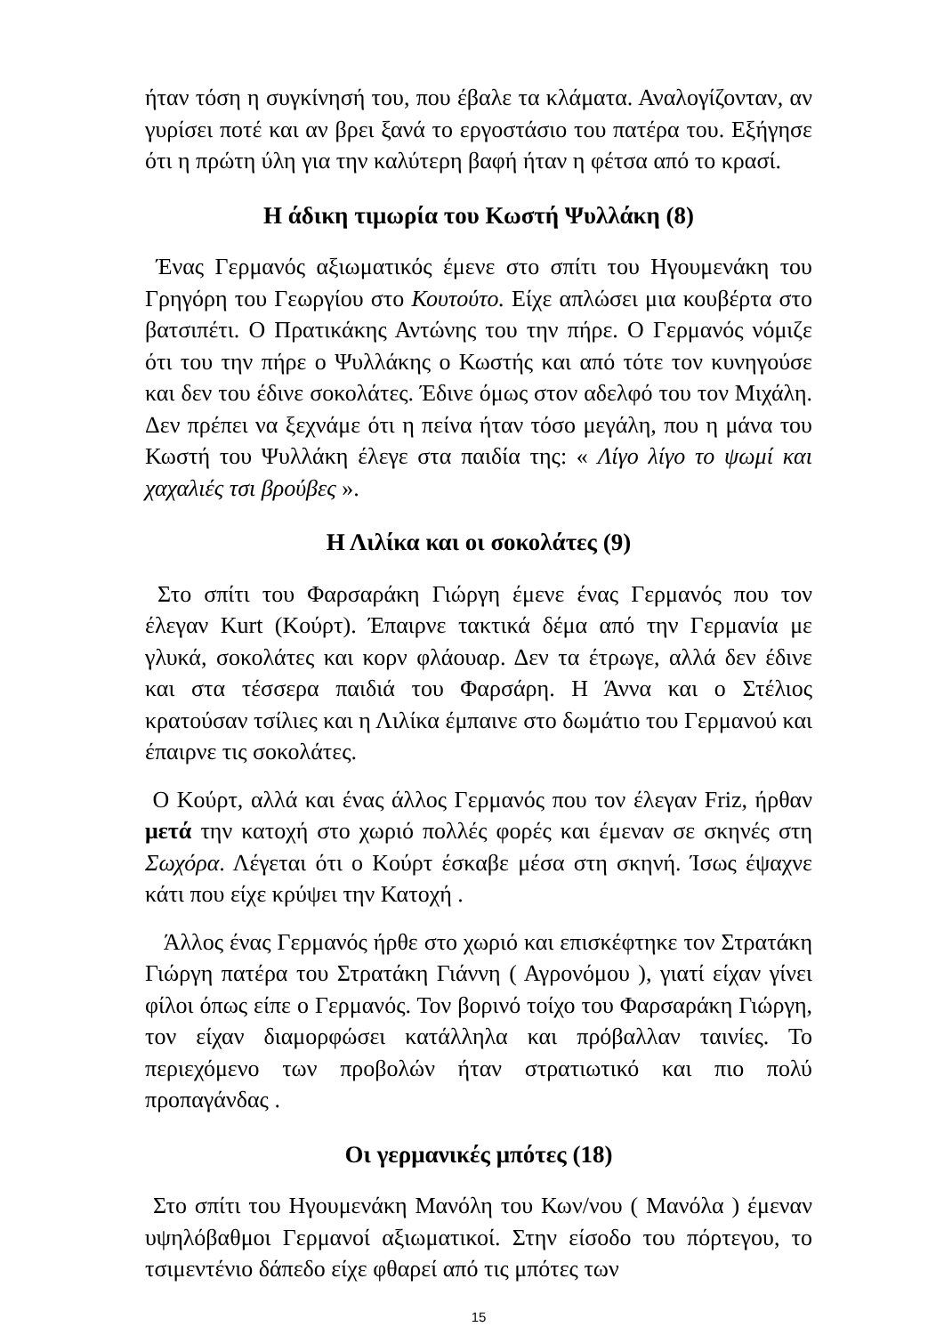ήταν τόση η συγκίνησή του, που έβαλε τα κλάματα. Αναλογίζονταν, αν γυρίσει ποτέ και αν βρει ξανά το εργοστάσιο του πατέρα του. Εξήγησε ότι η πρώτη ύλη για την καλύτερη βαφή ήταν η φέτσα από το κρασί.
Η άδικη τιμωρία του Κωστή Ψυλλάκη (8)
Ένας Γερμανός αξιωματικός έμενε στο σπίτι του Ηγουμενάκη του Γρηγόρη του Γεωργίου στο Κουτούτο. Είχε απλώσει μια κουβέρτα στο βατσιπέτι. Ο Πρατικάκης Αντώνης του την πήρε. Ο Γερμανός νόμιζε ότι του την πήρε ο Ψυλλάκης ο Κωστής και από τότε τον κυνηγούσε και δεν του έδινε σοκολάτες. Έδινε όμως στον αδελφό του τον Μιχάλη. Δεν πρέπει να ξεχνάμε ότι η πείνα ήταν τόσο μεγάλη, που η μάνα του Κωστή του Ψυλλάκη έλεγε στα παιδία της: « Λίγο λίγο το ψωμί και χαχαλιές τσι βρούβες ».
Η Λιλίκα και οι σοκολάτες (9)
Στο σπίτι του Φαρσαράκη Γιώργη έμενε ένας Γερμανός που τον έλεγαν Kurt (Κούρτ). Έπαιρνε τακτικά δέμα από την Γερμανία με γλυκά, σοκολάτες και κορν φλάουαρ. Δεν τα έτρωγε, αλλά δεν έδινε και στα τέσσερα παιδιά του Φαρσάρη. Η Άννα και ο Στέλιος κρατούσαν τσίλιες και η Λιλίκα έμπαινε στο δωμάτιο του Γερμανού και έπαιρνε τις σοκολάτες.
Ο Κούρτ, αλλά και ένας άλλος Γερμανός που τον έλεγαν Friz, ήρθαν μετά την κατοχή στο χωριό πολλές φορές και έμεναν σε σκηνές στη Σωχόρα. Λέγεται ότι ο Κούρτ έσκαβε μέσα στη σκηνή. Ίσως έψαχνε κάτι που είχε κρύψει την Κατοχή .
Άλλος ένας Γερμανός ήρθε στο χωριό και επισκέφτηκε τον Στρατάκη Γιώργη πατέρα του Στρατάκη Γιάννη ( Αγρονόμου ), γιατί είχαν γίνει φίλοι όπως είπε ο Γερμανός. Τον βορινό τοίχο του Φαρσαράκη Γιώργη, τον είχαν διαμορφώσει κατάλληλα και πρόβαλλαν ταινίες. Το περιεχόμενο των προβολών ήταν στρατιωτικό και πιο πολύ προπαγάνδας .
Οι γερμανικές μπότες (18)
Στο σπίτι του Ηγουμενάκη Μανόλη του Κων/νου ( Μανόλα ) έμεναν υψηλόβαθμοι Γερμανοί αξιωματικοί. Στην είσοδο του πόρτεγου, το τσιμεντένιο δάπεδο είχε φθαρεί από τις μπότες των
15